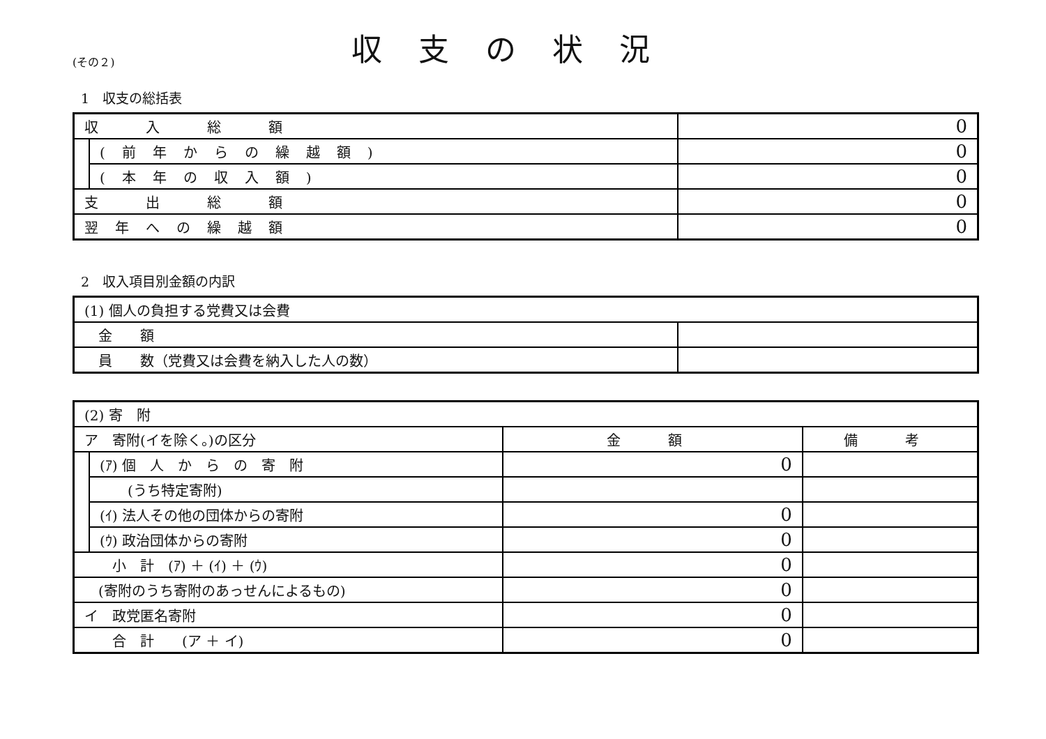(その２)
収支の状況
1　収支の総括表
| 収 入 総 額 | | 0 |
| | (前年からの繰越額) | 0 |
| | (本年の収入額) | 0 |
| 支 出 総 額 | | 0 |
| 翌年への繰越額 | | 0 |
2　収入項目別金額の内訳
| (1) 個人の負担する党費又は会費 | |
| 金 額 | |
| 員 数（党費又は会費を納入した人の数） | |
| (2) 寄 附 | | | |
| ア 寄附(イを除く。)の区分 | | 金 額 | 備 考 |
| | (ｱ) 個 人 か ら の 寄 附 | 0 | |
| | (うち特定寄附) | | |
| | (ｲ) 法人その他の団体からの寄附 | 0 | |
| | (ｳ) 政治団体からの寄附 | 0 | |
| 小 計 (ｱ) ＋ (ｲ) ＋ (ｳ) | | 0 | |
| (寄附のうち寄附のあっせんによるもの) | | 0 | |
| イ 政党匿名寄附 | | 0 | |
| 合 計 (ア ＋ イ) | | 0 | |